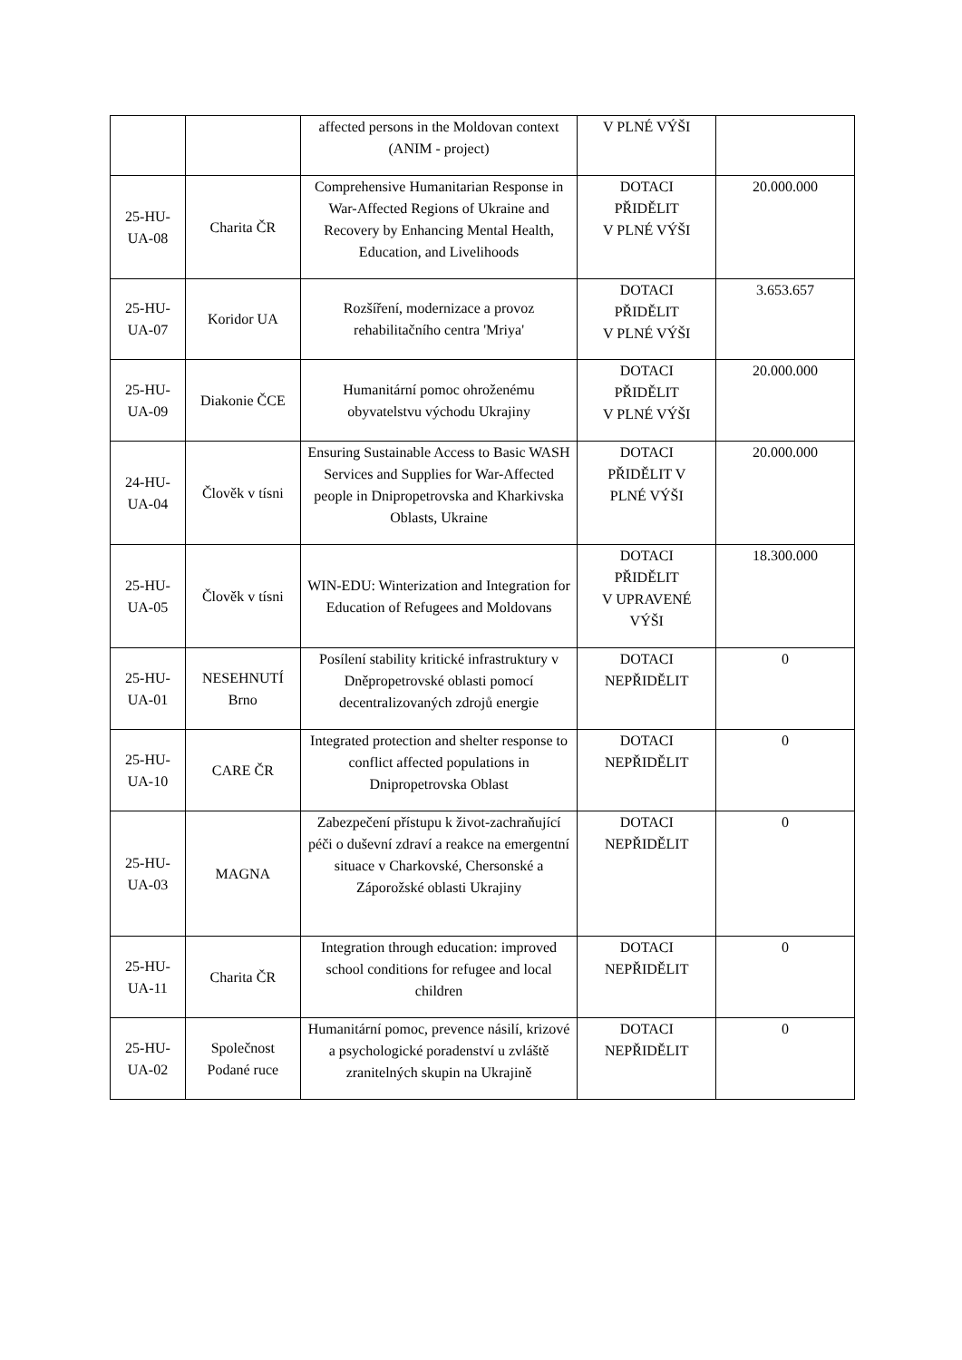| | | affected persons in the Moldovan context (ANIM - project) | V PLNÉ VÝŠI | |
| 25-HU- UA-08 | Charita ČR | Comprehensive Humanitarian Response in War-Affected Regions of Ukraine and Recovery by Enhancing Mental Health, Education, and Livelihoods | DOTACI PŘIDĚLIT V PLNÉ VÝŠI | 20.000.000 |
| 25-HU- UA-07 | Koridor UA | Rozšíření, modernizace a provoz rehabilitačního centra 'Mriya' | DOTACI PŘIDĚLIT V PLNÉ VÝŠI | 3.653.657 |
| 25-HU- UA-09 | Diakonie ČCE | Humanitární pomoc ohroženému obyvatelstvu východu Ukrajiny | DOTACI PŘIDĚLIT V PLNÉ VÝŠI | 20.000.000 |
| 24-HU- UA-04 | Člověk v tísni | Ensuring Sustainable Access to Basic WASH Services and Supplies for War-Affected people in Dnipropetrovska and Kharkivska Oblasts, Ukraine | DOTACI PŘIDĚLIT V PLNÉ VÝŠI | 20.000.000 |
| 25-HU- UA-05 | Člověk v tísni | WIN-EDU: Winterization and Integration for Education of Refugees and Moldovans | DOTACI PŘIDĚLIT V UPRAVENÉ VÝŠI | 18.300.000 |
| 25-HU- UA-01 | NESEHNUTÍ Brno | Posílení stability kritické infrastruktury v Dněpropetrovské oblasti pomocí decentralizovaných zdrojů energie | DOTACI NEPŘIDĚLIT | 0 |
| 25-HU- UA-10 | CARE ČR | Integrated protection and shelter response to conflict affected populations in Dnipropetrovska Oblast | DOTACI NEPŘIDĚLIT | 0 |
| 25-HU- UA-03 | MAGNA | Zabezpečení přístupu k život-zachraňující péči o duševní zdraví a reakce na emergentní situace v Charkovské, Chersonské a Záporožské oblasti Ukrajiny | DOTACI NEPŘIDĚLIT | 0 |
| 25-HU- UA-11 | Charita ČR | Integration through education: improved school conditions for refugee and local children | DOTACI NEPŘIDĚLIT | 0 |
| 25-HU- UA-02 | Společnost Podané ruce | Humanitární pomoc, prevence násilí, krizové a psychologické poradenství u zvláště zranitelných skupin na Ukrajině | DOTACI NEPŘIDĚLIT | 0 |